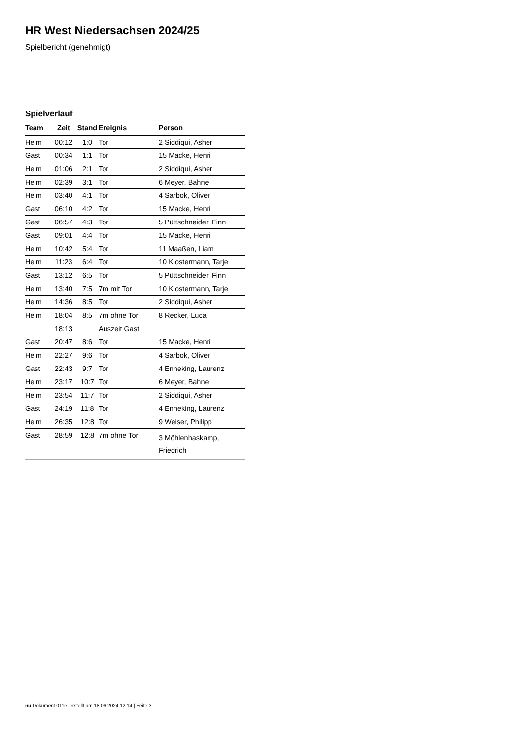HR West Niedersachsen 2024/25
Spielbericht (genehmigt)
Spielverlauf
| Team | Zeit | Stand | Ereignis | Person |
| --- | --- | --- | --- | --- |
| Heim | 00:12 | 1:0 | Tor | 2 Siddiqui, Asher |
| Gast | 00:34 | 1:1 | Tor | 15 Macke, Henri |
| Heim | 01:06 | 2:1 | Tor | 2 Siddiqui, Asher |
| Heim | 02:39 | 3:1 | Tor | 6 Meyer, Bahne |
| Heim | 03:40 | 4:1 | Tor | 4 Sarbok, Oliver |
| Gast | 06:10 | 4:2 | Tor | 15 Macke, Henri |
| Gast | 06:57 | 4:3 | Tor | 5 Püttschneider, Finn |
| Gast | 09:01 | 4:4 | Tor | 15 Macke, Henri |
| Heim | 10:42 | 5:4 | Tor | 11 Maaßen, Liam |
| Heim | 11:23 | 6:4 | Tor | 10 Klostermann, Tarje |
| Gast | 13:12 | 6:5 | Tor | 5 Püttschneider, Finn |
| Heim | 13:40 | 7:5 | 7m mit Tor | 10 Klostermann, Tarje |
| Heim | 14:36 | 8:5 | Tor | 2 Siddiqui, Asher |
| Heim | 18:04 | 8:5 | 7m ohne Tor | 8 Recker, Luca |
| | 18:13 | | Auszeit Gast | |
| Gast | 20:47 | 8:6 | Tor | 15 Macke, Henri |
| Heim | 22:27 | 9:6 | Tor | 4 Sarbok, Oliver |
| Gast | 22:43 | 9:7 | Tor | 4 Enneking, Laurenz |
| Heim | 23:17 | 10:7 | Tor | 6 Meyer, Bahne |
| Heim | 23:54 | 11:7 | Tor | 2 Siddiqui, Asher |
| Gast | 24:19 | 11:8 | Tor | 4 Enneking, Laurenz |
| Heim | 26:35 | 12:8 | Tor | 9 Weiser, Philipp |
| Gast | 28:59 | 12:8 | 7m ohne Tor | 3 Möhlenhaskamp, Friedrich |
nu.Dokument 011e, erstellt am 18.09.2024 12:14 | Seite 3